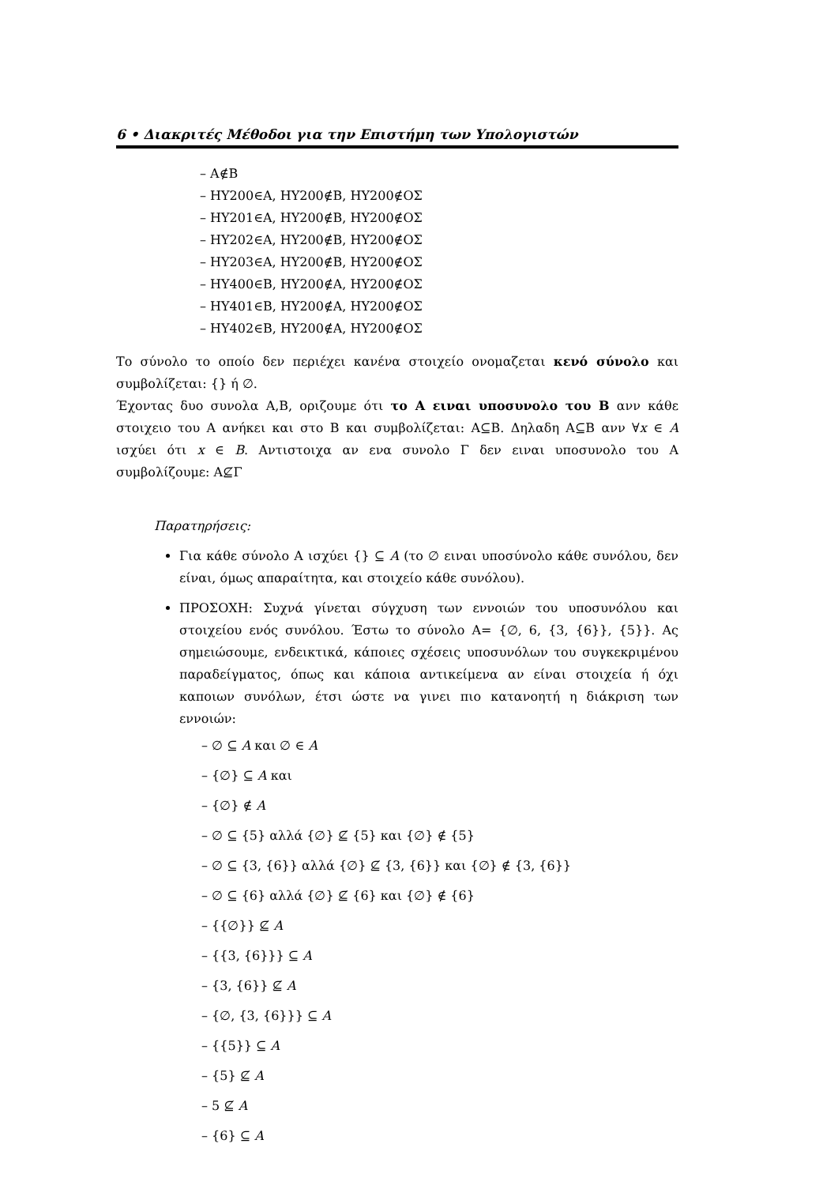6 • Διακριτές Μέθοδοι για την Επιστήμη των Υπολογιστών
– A∉B
– ΗΥ200∈A, ΗΥ200∉B, ΗΥ200∉ΟΣ
– ΗΥ201∈A, ΗΥ200∉B, ΗΥ200∉ΟΣ
– ΗΥ202∈A, ΗΥ200∉B, ΗΥ200∉ΟΣ
– ΗΥ203∈A, ΗΥ200∉B, ΗΥ200∉ΟΣ
– ΗΥ400∈B, ΗΥ200∉A, ΗΥ200∉ΟΣ
– ΗΥ401∈B, ΗΥ200∉A, ΗΥ200∉ΟΣ
– ΗΥ402∈B, ΗΥ200∉A, ΗΥ200∉ΟΣ
Το σύνολο το οποίο δεν περιέχει κανένα στοιχείο ονομαζεται κενό σύνολο και συμβολίζεται: {} ή ∅.
Έχοντας δυο συνολα A,B, οριζουμε ότι το A ειναι υποσυνολο του B ανν κάθε στοιχειο του A ανήκει και στο B και συμβολίζεται: A⊆B. Δηλαδη A⊆B ανν ∀x ∈ A ισχύει ότι x ∈ B. Αντιστοιχα αν ενα συνολο Γ δεν ειναι υποσυνολο του A συμβολίζουμε: A⊈Γ
Παρατηρήσεις:
Για κάθε σύνολο A ισχύει {} ⊆ A (το ∅ ειναι υποσύνολο κάθε συνόλου, δεν είναι, όμως απαραίτητα, και στοιχείο κάθε συνόλου).
ΠΡΟΣΟΧΗ: Συχνά γίνεται σύγχυση των εννοιών του υποσυνόλου και στοιχείου ενός συνόλου. Έστω το σύνολο A= {∅, 6, {3, {6}}, {5}}. Ας σημειώσουμε, ενδεικτικά, κάποιες σχέσεις υποσυνόλων του συγκεκριμένου παραδείγματος, όπως και κάποια αντικείμενα αν είναι στοιχεία ή όχι καποιων συνόλων, έτσι ώστε να γινει πιο κατανοητή η διάκριση των εννοιών:
– ∅ ⊆ A και ∅ ∈ A
– {∅} ⊆ A και
– {∅} ∉ A
– ∅ ⊆ {5} αλλά {∅} ⊈ {5} και {∅} ∉ {5}
– ∅ ⊆ {3, {6}} αλλά {∅} ⊈ {3, {6}} και {∅} ∉ {3, {6}}
– ∅ ⊆ {6} αλλά {∅} ⊈ {6} και {∅} ∉ {6}
– {{∅}} ⊈ A
– {{3, {6}}} ⊆ A
– {3, {6}} ⊈ A
– {∅, {3, {6}}} ⊆ A
– {{5}} ⊆ A
– {5} ⊈ A
– 5 ⊈ A
– {6} ⊆ A